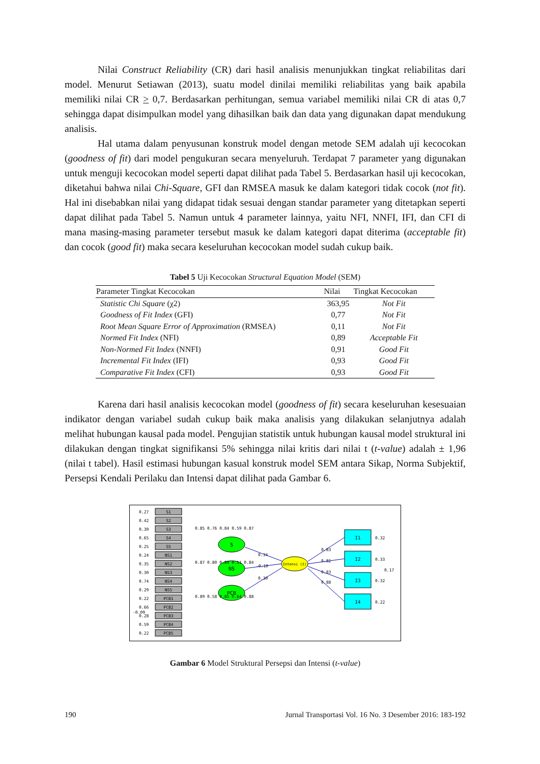Nilai Construct Reliability (CR) dari hasil analisis menunjukkan tingkat reliabilitas dari model. Menurut Setiawan (2013), suatu model dinilai memiliki reliabilitas yang baik apabila memiliki nilai CR > 0,7. Berdasarkan perhitungan, semua variabel memiliki nilai CR di atas 0,7 sehingga dapat disimpulkan model yang dihasilkan baik dan data yang digunakan dapat mendukung analisis.
Hal utama dalam penyusunan konstruk model dengan metode SEM adalah uji kecocokan (goodness of fit) dari model pengukuran secara menyeluruh. Terdapat 7 parameter yang digunakan untuk menguji kecocokan model seperti dapat dilihat pada Tabel 5. Berdasarkan hasil uji kecocokan, diketahui bahwa nilai Chi-Square, GFI dan RMSEA masuk ke dalam kategori tidak cocok (not fit). Hal ini disebabkan nilai yang didapat tidak sesuai dengan standar parameter yang ditetapkan seperti dapat dilihat pada Tabel 5. Namun untuk 4 parameter lainnya, yaitu NFI, NNFI, IFI, dan CFI di mana masing-masing parameter tersebut masuk ke dalam kategori dapat diterima (acceptable fit) dan cocok (good fit) maka secara keseluruhan kecocokan model sudah cukup baik.
Tabel 5 Uji Kecocokan Structural Equation Model (SEM)
| Parameter Tingkat Kecocokan | Nilai | Tingkat Kecocokan |
| --- | --- | --- |
| Statistic Chi Square (χ2) | 363,95 | Not Fit |
| Goodness of Fit Index (GFI) | 0,77 | Not Fit |
| Root Mean Square Error of Approximation (RMSEA) | 0,11 | Not Fit |
| Normed Fit Index (NFI) | 0,89 | Acceptable Fit |
| Non-Normed Fit Index (NNFI) | 0,91 | Good Fit |
| Incremental Fit Index (IFI) | 0,93 | Good Fit |
| Comparative Fit Index (CFI) | 0,93 | Good Fit |
Karena dari hasil analisis kecocokan model (goodness of fit) secara keseluruhan kesesuaian indikator dengan variabel sudah cukup baik maka analisis yang dilakukan selanjutnya adalah melihat hubungan kausal pada model. Pengujian statistik untuk hubungan kausal model struktural ini dilakukan dengan tingkat signifikansi 5% sehingga nilai kritis dari nilai t (t-value) adalah ± 1,96 (nilai t tabel). Hasil estimasi hubungan kasual konstruk model SEM antara Sikap, Norma Subjektif, Persepsi Kendali Perilaku dan Intensi dapat dilihat pada Gambar 6.
S1
S2
S3
S4
S5
NS1
NS2
NS3
NS4
NS5
PCB1
PCB2
PCB3
PCB4
PCB5
0.27
0.42
0.30
0.65
0.25
0.24
0.35
0.30
0.74
0.29
0.22
0.66
-0.09
0.28
0.59
0.22
S
NS
PCB
Intensi (I)
I1
I2
I3
I4
0.32
0.33
0.17
0.32
0.22
0.85 0.76 0.84 0.59 0.87
0.87 0.80 0.84 0.51 0.84
0.89 0.58 0.85 0.64 0.88
0.34
-0.10
0.30
0.83
0.82
0.83
0.88
Gambar 6 Model Struktural Persepsi dan Intensi (t-value)
190 Jurnal Transportasi Vol. 16 No. 3 Desember 2016: 183-192